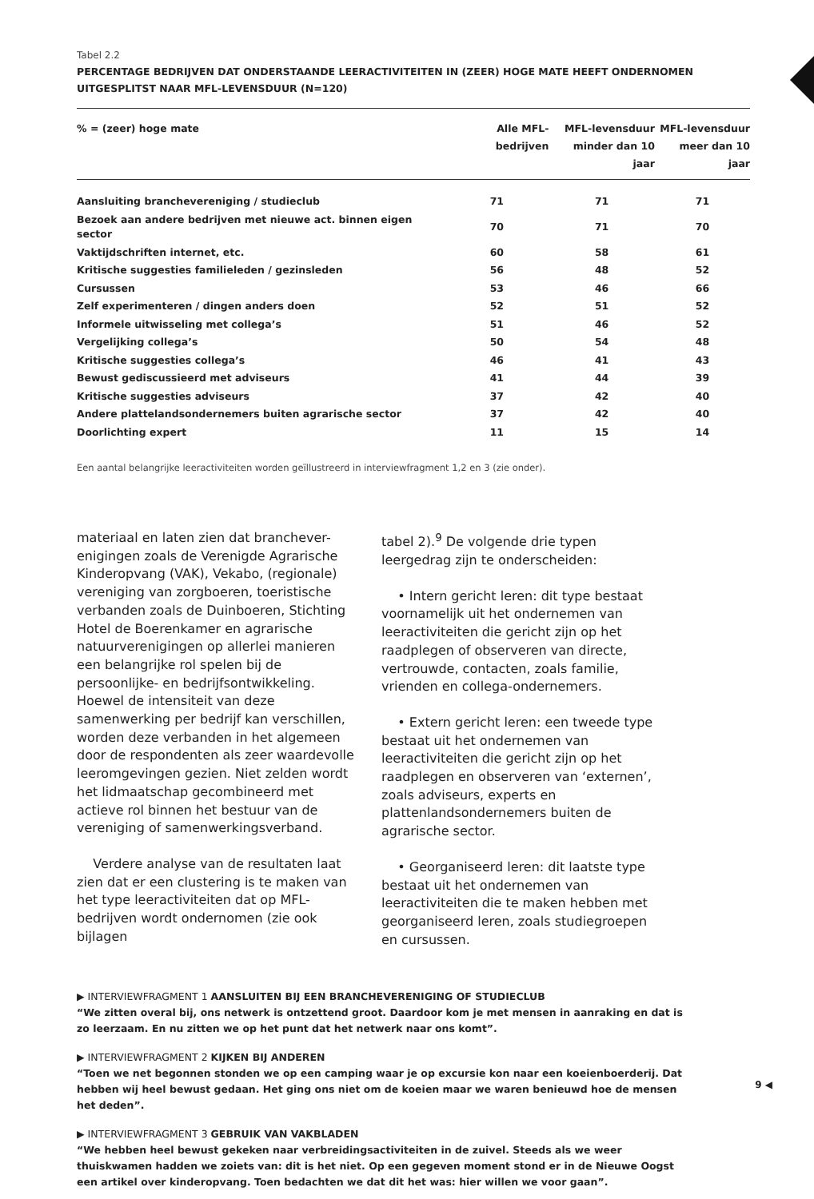Tabel 2.2
PERCENTAGE BEDRIJVEN DAT ONDERSTAANDE LEERACTIVITEITEN IN (ZEER) HOGE MATE HEEFT ONDERNOMEN
UITGESPLITST NAAR MFL-LEVENSDUUR (N=120)
| % = (zeer) hoge mate | Alle MFL-bedrijven | MFL-levensduur minder dan 10 jaar | MFL-levensduur meer dan 10 jaar |
| --- | --- | --- | --- |
| Aansluiting branchevereniging / studieclub | 71 | 71 | 71 |
| Bezoek aan andere bedrijven met nieuwe act. binnen eigen sector | 70 | 71 | 70 |
| Vaktijdschriften internet, etc. | 60 | 58 | 61 |
| Kritische suggesties familieleden / gezinsleden | 56 | 48 | 52 |
| Cursussen | 53 | 46 | 66 |
| Zelf experimenteren / dingen anders doen | 52 | 51 | 52 |
| Informele uitwisseling met collega’s | 51 | 46 | 52 |
| Vergelijking collega’s | 50 | 54 | 48 |
| Kritische suggesties collega’s | 46 | 41 | 43 |
| Bewust gediscussieerd met adviseurs | 41 | 44 | 39 |
| Kritische suggesties adviseurs | 37 | 42 | 40 |
| Andere plattelandsondernemers buiten agrarische sector | 37 | 42 | 40 |
| Doorlichting expert | 11 | 15 | 14 |
Een aantal belangrijke leeractiviteiten worden geïllustreerd in interviewfragment 1,2 en 3 (zie onder).
materiaal en laten zien dat branchever-enigingen zoals de Verenigde Agrarische Kinderopvang (VAK), Vekabo, (regionale) vereniging van zorgboeren, toeristische verbanden zoals de Duinboeren, Stichting Hotel de Boerenkamer en agrarische natuurverenigingen op allerlei manieren een belangrijke rol spelen bij de persoonlijke- en bedrijfsontwikkeling. Hoewel de intensiteit van deze samenwerking per bedrijf kan verschillen, worden deze verbanden in het algemeen door de respondenten als zeer waardevolle leeromgevingen gezien. Niet zelden wordt het lidmaatschap gecombineerd met actieve rol binnen het bestuur van de vereniging of samenwerkingsverband.
Verdere analyse van de resultaten laat zien dat er een clustering is te maken van het type leeractiviteiten dat op MFL-bedrijven wordt ondernomen (zie ook bijlagen
tabel 2).<sup>9</sup> De volgende drie typen leergedrag zijn te onderscheiden:
• Intern gericht leren: dit type bestaat voornamelijk uit het ondernemen van leeractiviteiten die gericht zijn op het raadplegen of observeren van directe, vertrouwde, contacten, zoals familie, vrienden en collega-ondernemers.
• Extern gericht leren: een tweede type bestaat uit het ondernemen van leeractiviteiten die gericht zijn op het raadplegen en observeren van ‘externen’, zoals adviseurs, experts en plattenlandsondernemers buiten de agrarische sector.
• Georganiseerd leren: dit laatste type bestaat uit het ondernemen van leeractiviteiten die te maken hebben met georganiseerd leren, zoals studiegroepen en cursussen.
▶ INTERVIEWFRAGMENT 1 AANSLUITEN BIJ EEN BRANCHEVERENIGING OF STUDIECLUB
“We zitten overal bij, ons netwerk is ontzettend groot. Daardoor kom je met mensen in aanraking en dat is zo leerzaam. En nu zitten we op het punt dat het netwerk naar ons komt”.
▶ INTERVIEWFRAGMENT 2 KIJKEN BIJ ANDEREN
“Toen we net begonnen stonden we op een camping waar je op excursie kon naar een koeienboerderij. Dat hebben wij heel bewust gedaan. Het ging ons niet om de koeien maar we waren benieuwd hoe de mensen het deden”.
▶ INTERVIEWFRAGMENT 3 GEBRUIK VAN VAKBLADEN
“We hebben heel bewust gekeken naar verbreidingsactiviteiten in de zuivel. Steeds als we weer thuiskwamen hadden we zoiets van: dit is het niet. Op een gegeven moment stond er in de Nieuwe Oogst een artikel over kinderopvang. Toen bedachten we dat dit het was: hier willen we voor gaan”.
9 ◀